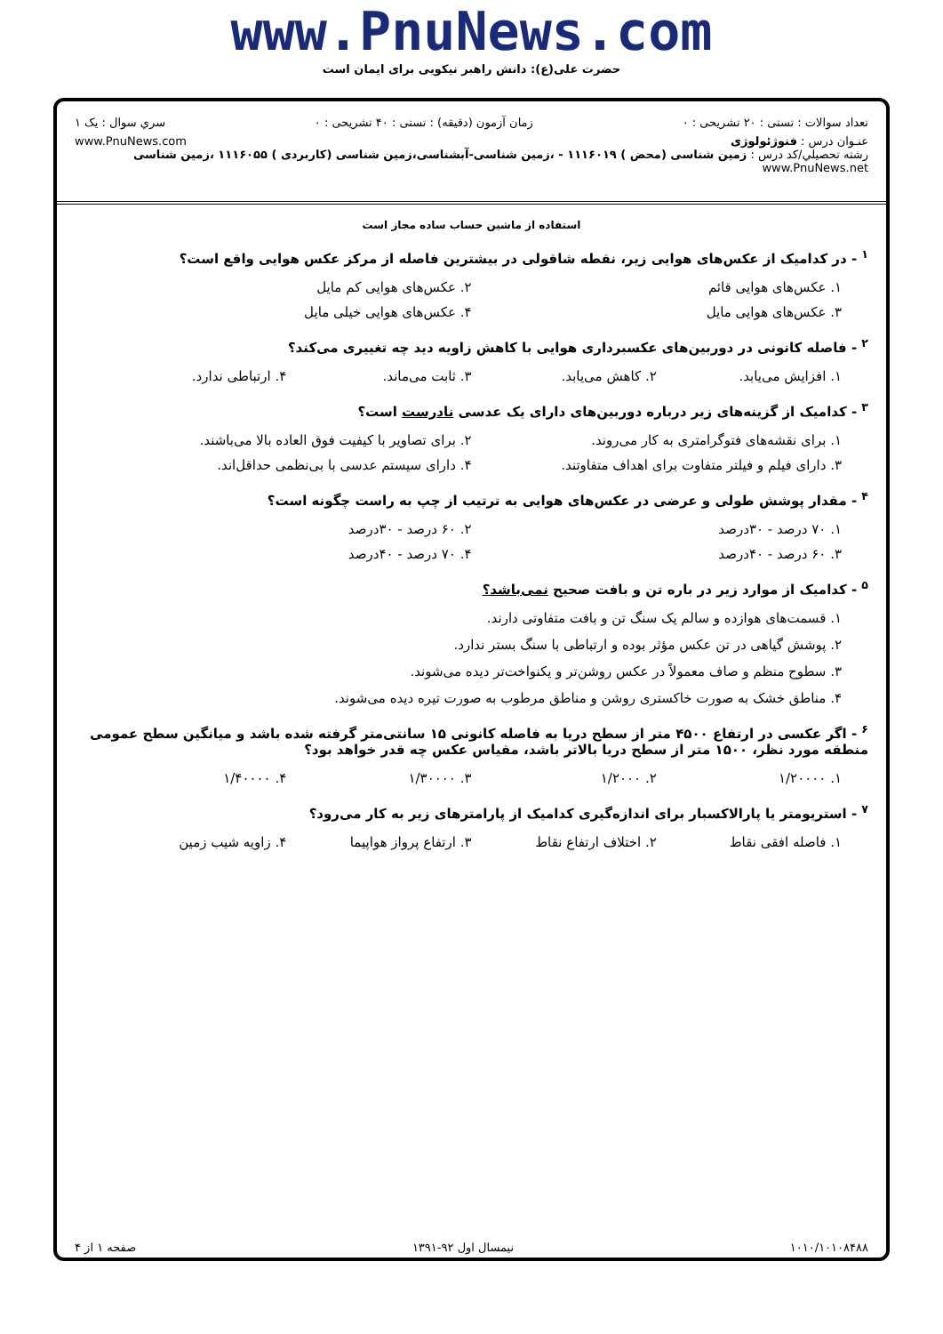www.PnuNews.com
حضرت علی(ع): دانش راهبر نیکویی برای ایمان است
تعداد سوالات : تستی : ۲۰ تشریحی : ۰ زمان آزمون (دقیقه) : تستی : ۴۰ تشریحی : ۰ سري سوال : یک ۱
عنـوان درس : فتوژئولوژی www.PnuNews.com
رشته تحصيلي/کد درس : زمین شناسی (محض ) ۱۱۱۶۰۱۹ - ،زمین شناسی-آبشناسی،زمین شناسی (کاربردی ) ۱۱۱۶۰۵۵ ،زمین شناسی www.PnuNews.net
استفاده از ماشین حساب ساده مجاز است
<sup>۱</sup> - در کدامیک از عکس‌های هوایی زیر، نقطه شاقولی در بیشترین فاصله از مرکز عکس هوایی واقع است؟
۱. عکس‌های هوایی قائم ۲. عکس‌های هوایی کم مایل
۳. عکس‌های هوایی مایل ۴. عکس‌های هوایی خیلی مایل
<sup>۲</sup> - فاصله کانونی در دوربین‌های عکسبرداری هوایی با کاهش زاویه دید چه تغییری می‌کند؟
۱. افزایش می‌یابد. ۲. کاهش می‌یابد. ۳. ثابت می‌ماند. ۴. ارتباطی ندارد.
<sup>۳</sup> - کدامیک از گزینه‌های زیر درباره دوربین‌های دارای یک عدسی نادرست است؟
۱. برای نقشه‌های فتوگرامتری به کار می‌روند. ۲. برای تصاویر با کیفیت فوق العاده بالا می‌باشند.
۳. دارای فیلم و فیلتر متفاوت برای اهداف متفاوتند. ۴. دارای سیستم عدسی با بی‌نظمی حداقل‌اند.
<sup>۴</sup> - مقدار پوشش طولی و عرضی در عکس‌های هوایی به ترتیب از چپ به راست چگونه است؟
۱. ۷۰ درصد - ۳۰درصد ۲. ۶۰ درصد - ۳۰درصد
۳. ۶۰ درصد - ۴۰درصد ۴. ۷۰ درصد - ۴۰درصد
<sup>۵</sup> - کدامیک از موارد زیر در باره تن و بافت صحیح نمی‌باشد؟
۱. قسمت‌های هوازده و سالم یک سنگ تن و بافت متفاوتی دارند.
۲. پوشش گیاهی در تن عکس مؤثر بوده و ارتباطی با سنگ بستر ندارد.
۳. سطوح منظم و صاف معمولاً در عکس روشن‌تر و یکنواخت‌تر دیده می‌شوند.
۴. مناطق خشک به صورت خاکستری روشن و مناطق مرطوب به صورت تیره دیده می‌شوند.
<sup>۶</sup> - اگر عکسی در ارتفاع ۴۵۰۰ متر از سطح دریا به فاصله کانونی ۱۵ سانتی‌متر گرفته شده باشد و میانگین سطح عمومی منطقه مورد نظر، ۱۵۰۰ متر از سطح دریا بالاتر باشد، مقیاس عکس چه قدر خواهد بود؟
۱. ۱/۲۰۰۰۰ ۲. ۱/۲۰۰۰ ۳. ۱/۳۰۰۰۰ ۴. ۱/۴۰۰۰۰
<sup>۷</sup> - استریومتر یا پارالاکسبار برای اندازه‌گیری کدامیک از پارامترهای زیر به کار می‌رود؟
۱. فاصله افقی نقاط ۲. اختلاف ارتفاع نقاط ۳. ارتفاع پرواز هواپیما ۴. زاویه شیب زمین
۱۰۱۰/۱۰۱۰۸۴۸۸ نیمسال اول ۹۲-۱۳۹۱ صفحه ۱ از ۴